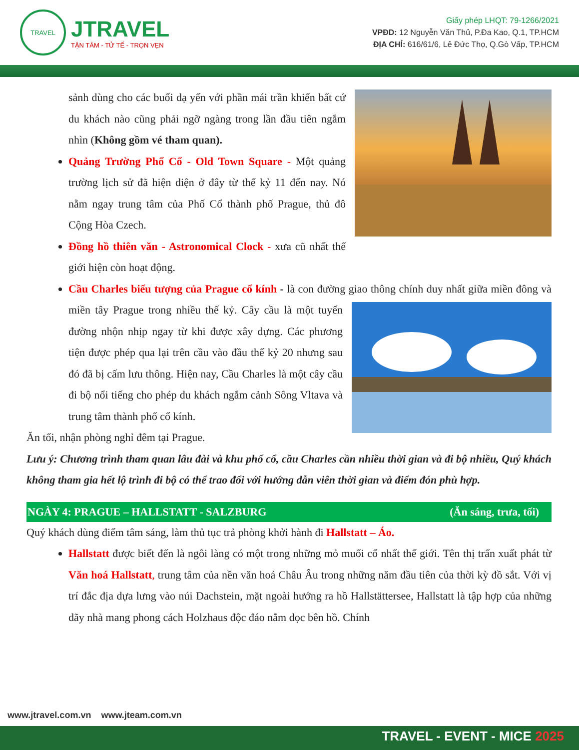TRAVEL
JTRAVEL
TẬN TÂM - TỬ TẾ - TRỌN VẸN
Giấy phép LHQT: 79-1266/2021
VPĐD: 12 Nguyễn Văn Thủ, P.Đa Kao, Q.1, TP.HCM
ĐỊA CHỈ: 616/61/6, Lê Đức Thọ, Q.Gò Vấp, TP.HCM
sảnh dùng cho các buổi dạ yến với phần mái trần khiến bất cứ du khách nào cũng phải ngỡ ngàng trong lần đầu tiên ngắm nhìn (Không gồm vé tham quan).
Quảng Trường Phố Cổ - Old Town Square - Một quảng trường lịch sử đã hiện diện ở đây từ thế kỷ 11 đến nay. Nó nằm ngay trung tâm của Phố Cổ thành phố Prague, thủ đô Cộng Hòa Czech.
Đồng hồ thiên văn - Astronomical Clock - xưa cũ nhất thế giới hiện còn hoạt động.
Cầu Charles biểu tượng của Prague cổ kính - là con đường giao thông chính duy nhất giữa miền đông và miền tây Prague trong nhiều thế kỷ. Cây cầu là một tuyến đường nhộn nhịp ngay từ khi được xây dựng. Các phương tiện được phép qua lại trên cầu vào đầu thế kỷ 20 nhưng sau đó đã bị cấm lưu thông. Hiện nay, Cầu Charles là một cây cầu đi bộ nổi tiếng cho phép du khách ngắm cảnh Sông Vltava và trung tâm thành phố cổ kính.
Ăn tối, nhận phòng nghỉ đêm tại Prague.
Lưu ý: Chương trình tham quan lâu đài và khu phố cổ, cầu Charles cần nhiều thời gian và đi bộ nhiều, Quý khách không tham gia hết lộ trình đi bộ có thể trao đổi với hướng dẫn viên thời gian và điểm đón phù hợp.
NGÀY 4: PRAGUE – HALLSTATT - SALZBURG (Ăn sáng, trưa, tối)
Quý khách dùng điểm tâm sáng, làm thủ tục trả phòng khởi hành đi Hallstatt – Áo.
Hallstatt được biết đến là ngôi làng có một trong những mỏ muối cổ nhất thế giới. Tên thị trấn xuất phát từ Văn hoá Hallstatt, trung tâm của nền văn hoá Châu Âu trong những năm đầu tiên của thời kỳ đồ sắt. Với vị trí đắc địa dựa lưng vào núi Dachstein, mặt ngoài hướng ra hồ Hallstättersee, Hallstatt là tập hợp của những dãy nhà mang phong cách Holzhaus độc đáo nằm dọc bên hồ. Chính
www.jtravel.com.vn www.jteam.com.vn
TRAVEL - EVENT - MICE 2025